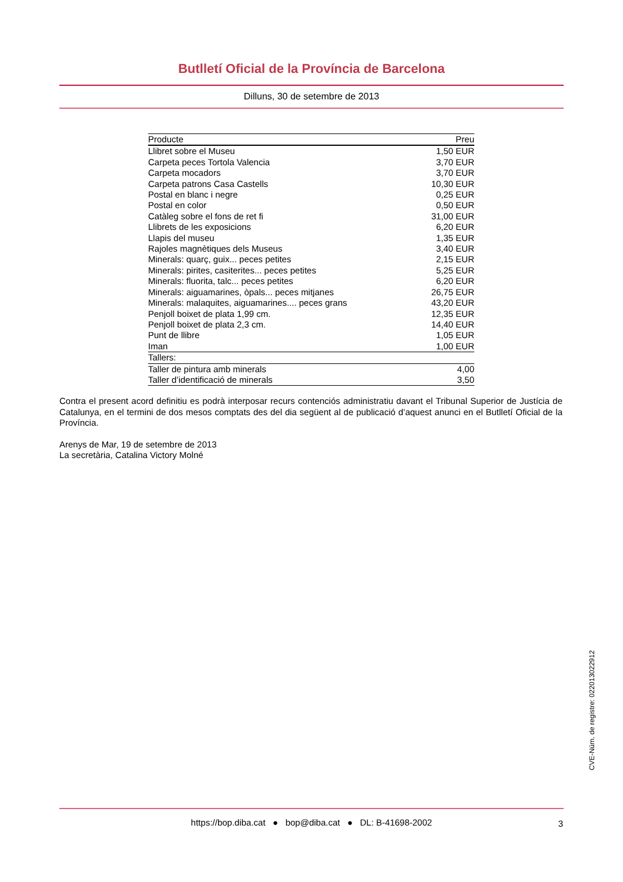Butlletí Oficial de la Província de Barcelona
Dilluns, 30 de setembre de 2013
| Producte | Preu |
| --- | --- |
| Llibret sobre el Museu | 1,50 EUR |
| Carpeta peces Tortola Valencia | 3,70 EUR |
| Carpeta mocadors | 3,70 EUR |
| Carpeta patrons Casa Castells | 10,30 EUR |
| Postal en blanc i negre | 0,25 EUR |
| Postal en color | 0,50 EUR |
| Catàleg sobre el fons de ret fi | 31,00 EUR |
| Llibrets de les exposicions | 6,20 EUR |
| Llapis del museu | 1,35 EUR |
| Rajoles magnètiques dels Museus | 3,40 EUR |
| Minerals: quarç, guix... peces petites | 2,15 EUR |
| Minerals: pirites, casiterites... peces petites | 5,25 EUR |
| Minerals: fluorita, talc... peces petites | 6,20 EUR |
| Minerals: aiguamarines, òpals... peces mitjanes | 26,75 EUR |
| Minerals: malaquites, aiguamarines.... peces grans | 43,20 EUR |
| Penjoll boixet de plata 1,99 cm. | 12,35 EUR |
| Penjoll boixet de plata 2,3 cm. | 14,40 EUR |
| Punt de llibre | 1,05 EUR |
| Iman | 1,00 EUR |
| Tallers: | |
| Taller de pintura amb minerals | 4,00 |
| Taller d’identificació de minerals | 3,50 |
Contra el present acord definitiu es podrà interposar recurs contenciós administratiu davant el Tribunal Superior de Justícia de Catalunya, en el termini de dos mesos comptats des del dia següent al de publicació d’aquest anunci en el Butlletí Oficial de la Província.
Arenys de Mar, 19 de setembre de 2013
La secretària, Catalina Victory Molné
CVE-Núm. de registre: 022013022912
https://bop.diba.cat ● bop@diba.cat ● DL: B-41698-2002 3